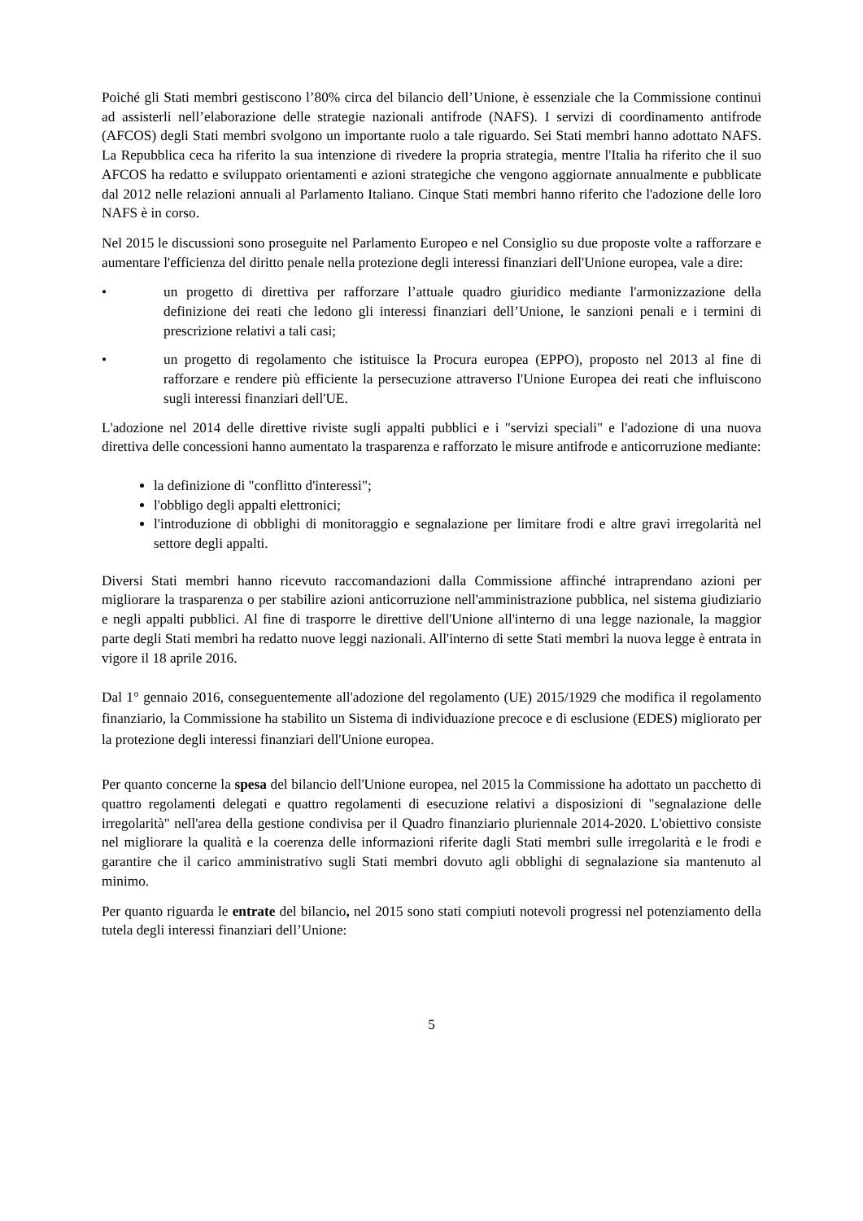Poiché gli Stati membri gestiscono l’80% circa del bilancio dell’Unione, è essenziale che la Commissione continui ad assisterli nell’elaborazione delle strategie nazionali antifrode (NAFS). I servizi di coordinamento antifrode (AFCOS) degli Stati membri svolgono un importante ruolo a tale riguardo. Sei Stati membri hanno adottato NAFS. La Repubblica ceca ha riferito la sua intenzione di rivedere la propria strategia, mentre l'Italia ha riferito che il suo AFCOS ha redatto e sviluppato orientamenti e azioni strategiche che vengono aggiornate annualmente e pubblicate dal 2012 nelle relazioni annuali al Parlamento Italiano. Cinque Stati membri hanno riferito che l'adozione delle loro NAFS è in corso.
Nel 2015 le discussioni sono proseguite nel Parlamento Europeo e nel Consiglio su due proposte volte a rafforzare e aumentare l'efficienza del diritto penale nella protezione degli interessi finanziari dell'Unione europea, vale a dire:
• un progetto di direttiva per rafforzare l’attuale quadro giuridico mediante l'armonizzazione della definizione dei reati che ledono gli interessi finanziari dell’Unione, le sanzioni penali e i termini di prescrizione relativi a tali casi;
• un progetto di regolamento che istituisce la Procura europea (EPPO), proposto nel 2013 al fine di rafforzare e rendere più efficiente la persecuzione attraverso l'Unione Europea dei reati che influiscono sugli interessi finanziari dell'UE.
L'adozione nel 2014 delle direttive riviste sugli appalti pubblici e i "servizi speciali" e l'adozione di una nuova direttiva delle concessioni hanno aumentato la trasparenza e rafforzato le misure antifrode e anticorruzione mediante:
la definizione di "conflitto d'interessi";
l'obbligo degli appalti elettronici;
l'introduzione di obblighi di monitoraggio e segnalazione per limitare frodi e altre gravi irregolarità nel settore degli appalti.
Diversi Stati membri hanno ricevuto raccomandazioni dalla Commissione affinché intraprendano azioni per migliorare la trasparenza o per stabilire azioni anticorruzione nell'amministrazione pubblica, nel sistema giudiziario e negli appalti pubblici. Al fine di trasporre le direttive dell'Unione all'interno di una legge nazionale, la maggior parte degli Stati membri ha redatto nuove leggi nazionali. All'interno di sette Stati membri la nuova legge è entrata in vigore il 18 aprile 2016.
Dal 1° gennaio 2016, conseguentemente all'adozione del regolamento (UE) 2015/1929 che modifica il regolamento finanziario, la Commissione ha stabilito un Sistema di individuazione precoce e di esclusione (EDES) migliorato per la protezione degli interessi finanziari dell'Unione europea.
Per quanto concerne la spesa del bilancio dell'Unione europea, nel 2015 la Commissione ha adottato un pacchetto di quattro regolamenti delegati e quattro regolamenti di esecuzione relativi a disposizioni di "segnalazione delle irregolarità" nell'area della gestione condivisa per il Quadro finanziario pluriennale 2014-2020. L'obiettivo consiste nel migliorare la qualità e la coerenza delle informazioni riferite dagli Stati membri sulle irregolarità e le frodi e garantire che il carico amministrativo sugli Stati membri dovuto agli obblighi di segnalazione sia mantenuto al minimo.
Per quanto riguarda le entrate del bilancio, nel 2015 sono stati compiuti notevoli progressi nel potenziamento della tutela degli interessi finanziari dell’Unione:
5